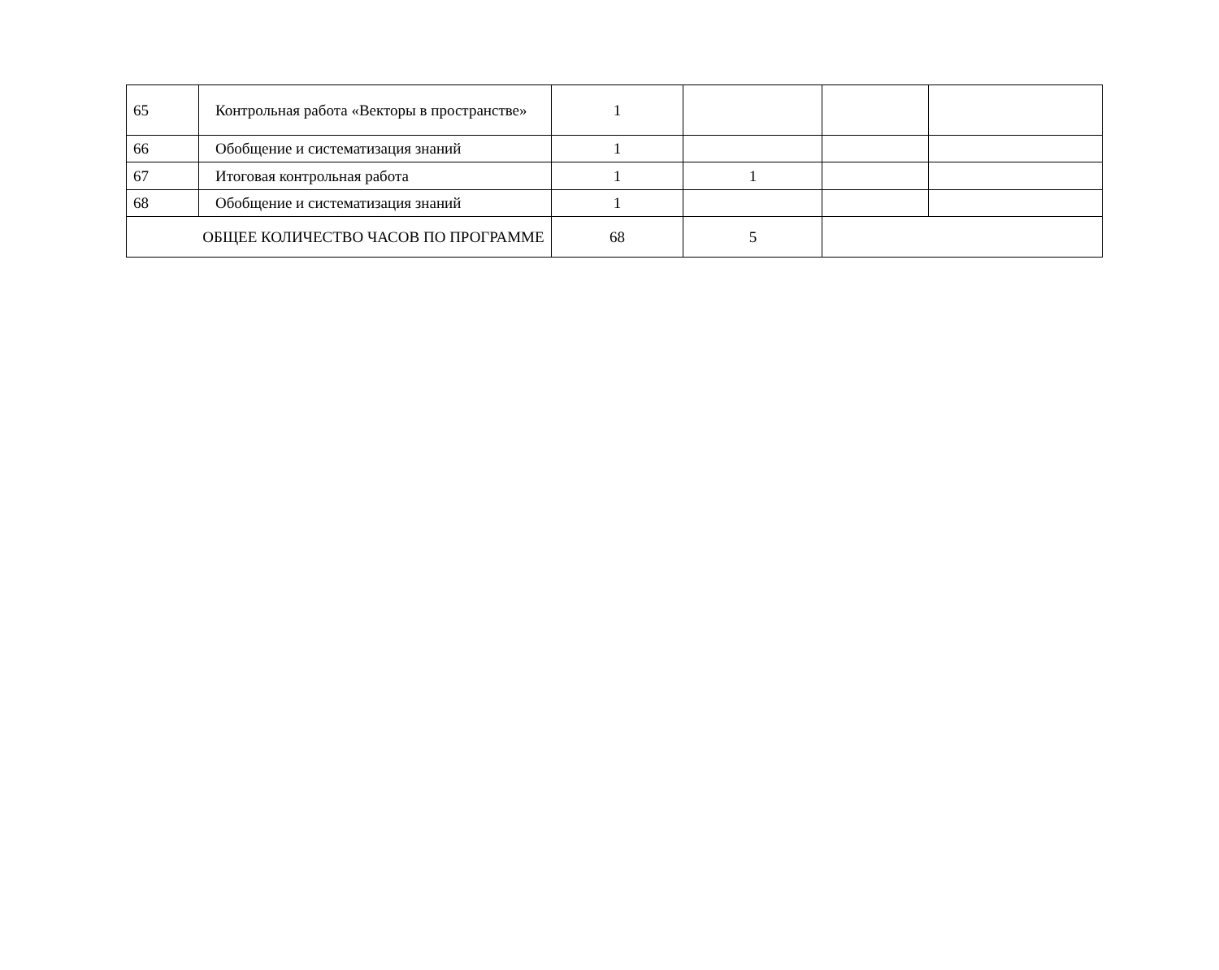| 65 | Контрольная работа «Векторы в пространстве» | 1 | | | |
| 66 | Обобщение и систематизация знаний | 1 | | | |
| 67 | Итоговая контрольная работа | 1 | 1 | | |
| 68 | Обобщение и систематизация знаний | 1 | | | |
| ОБЩЕЕ КОЛИЧЕСТВО ЧАСОВ ПО ПРОГРАММЕ | | 68 | 5 | | |